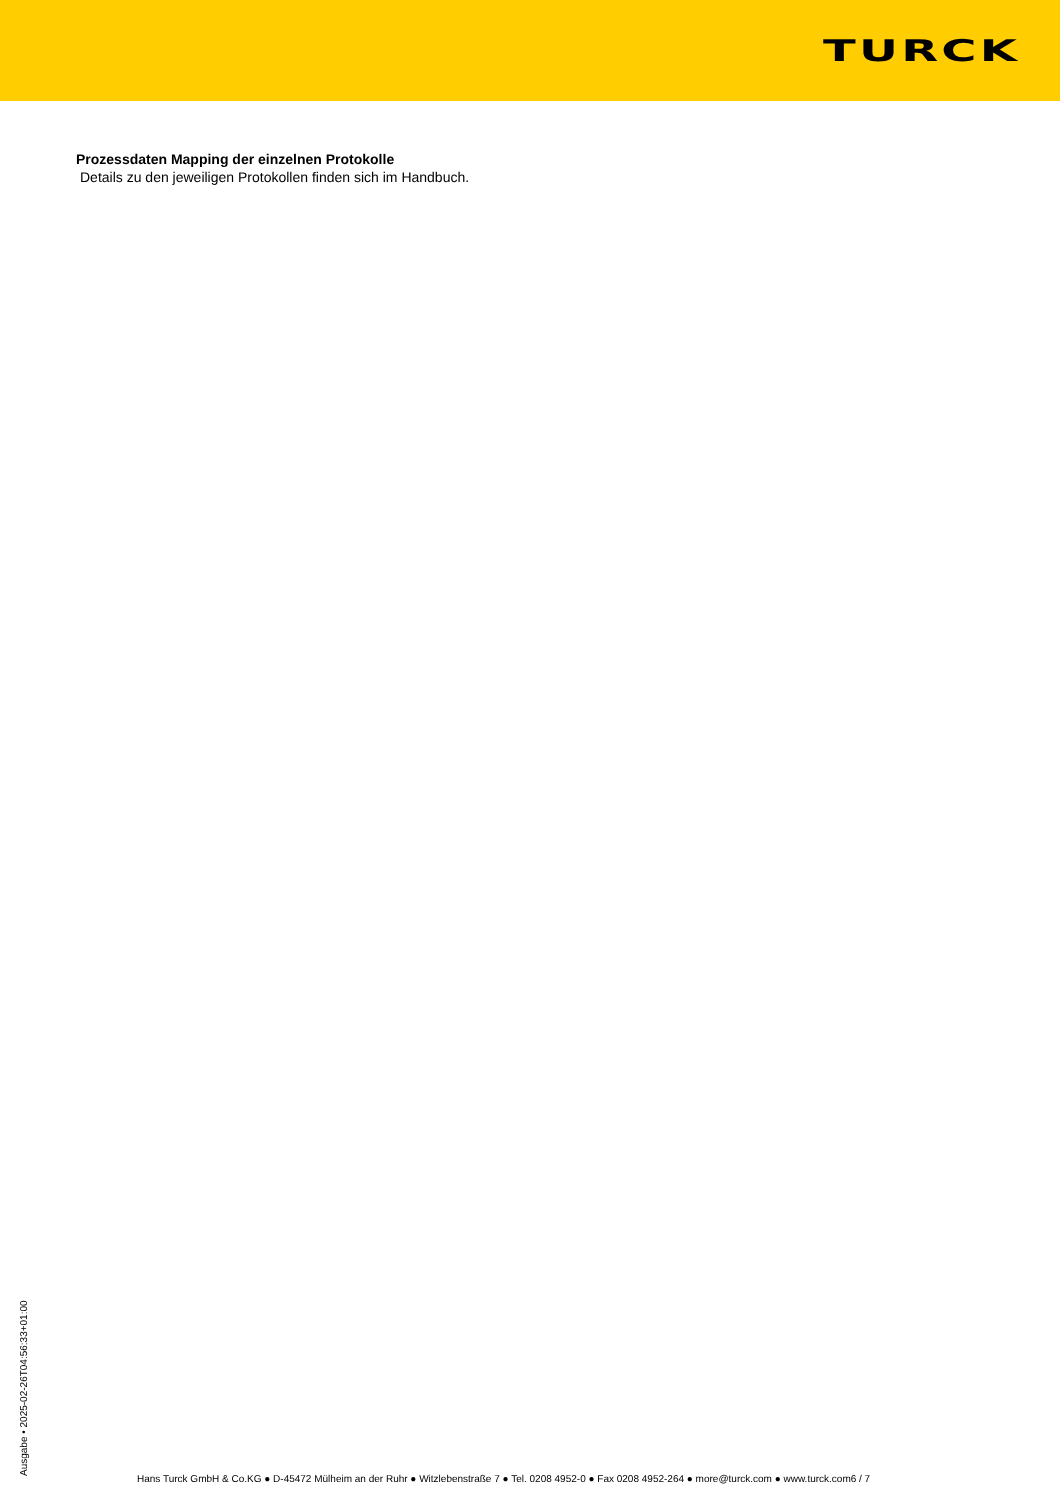TURCK
Prozessdaten Mapping der einzelnen Protokolle
Details zu den jeweiligen Protokollen finden sich im Handbuch.
Ausgabe • 2025-02-26T04:56:33+01:00
Hans Turck GmbH & Co.KG ● D-45472 Mülheim an der Ruhr ● Witzlebenstraße 7 ● Tel. 0208 4952-0 ● Fax 0208 4952-264 ● more@turck.com ● www.turck.com6 / 7